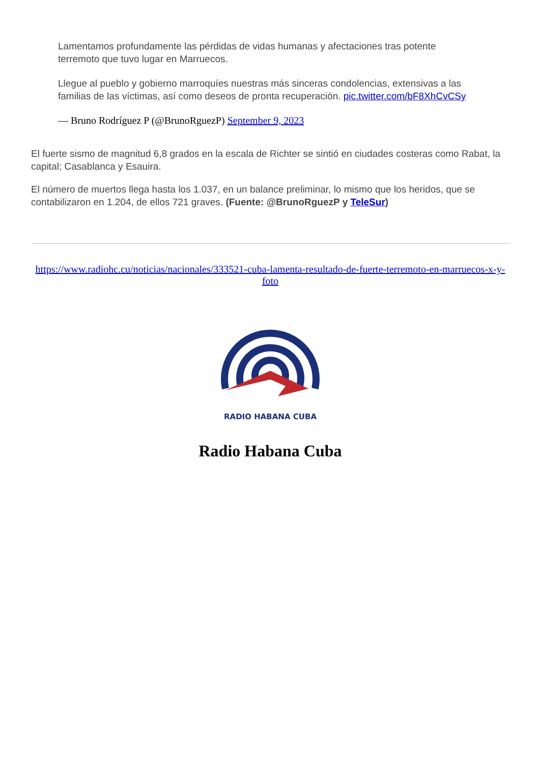Lamentamos profundamente las pérdidas de vidas humanas y afectaciones tras potente terremoto que tuvo lugar en Marruecos.
Llegue al pueblo y gobierno marroquíes nuestras más sinceras condolencias, extensivas a las familias de las víctimas, así como deseos de pronta recuperación. pic.twitter.com/bF8XhCvCSy
— Bruno Rodríguez P (@BrunoRguezP) September 9, 2023
El fuerte sismo de magnitud 6,8 grados en la escala de Richter se sintió en ciudades costeras como Rabat, la capital; Casablanca y Esauira.
El número de muertos llega hasta los 1.037, en un balance preliminar, lo mismo que los heridos, que se contabilizaron en 1.204, de ellos 721 graves. (Fuente: @BrunoRguezP y TeleSur)
https://www.radiohc.cu/noticias/nacionales/333521-cuba-lamenta-resultado-de-fuerte-terremoto-en-marruecos-x-y-foto
RADIO HABANA CUBA
Radio Habana Cuba